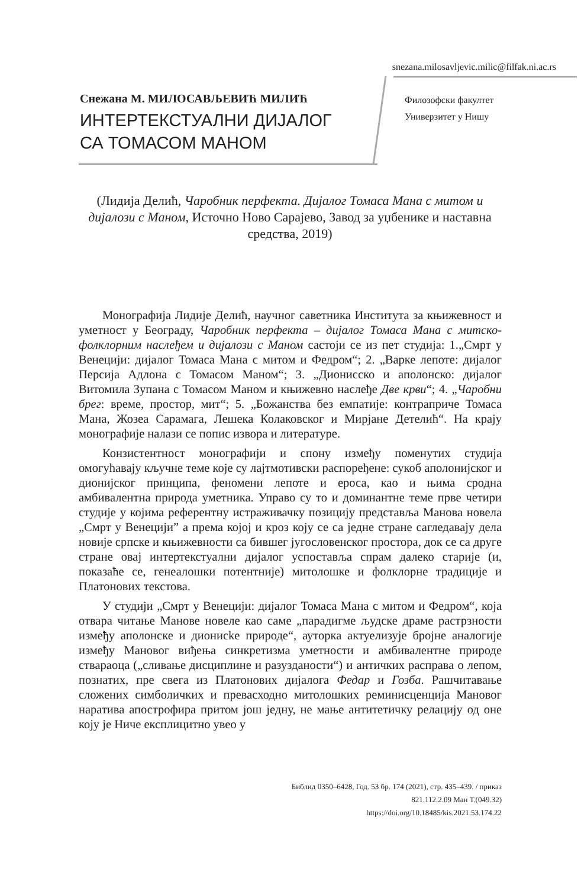snezana.milosavljevic.milic@filfak.ni.ac.rs
Снежана М. МИЛОСАВЉЕВИЋ МИЛИЋ
ИНТЕРТЕКСТУАЛНИ ДИЈАЛОГ
СА ТОМАСОМ МАНОМ
Филозофски факултет
Универзитет у Нишу
(Лидија Делић, Чаробник перфекта. Дијалог Томаса Мана с митом и дијалози с Маном, Источно Ново Сарајево, Завод за уџбенике и наставна средства, 2019)
Монографија Лидије Делић, научног саветника Института за књижевност и уметност у Београду, Чаробник перфекта – дијалог Томаса Мана с митско-фолклорним наслеђем и дијалози с Маном састоји се из пет студија: 1.„Смрт у Венецији: дијалог Томаса Мана с митом и Федром“; 2. „Варке лепоте: дијалог Персија Адлона с Томасом Маном“; 3. „Дионисско и аполонско: дијалог Витомила Зупана с Томасом Маном и књижевно наслеђе Две крви“; 4. „Чаробни брег: време, простор, мит“; 5. „Божанства без емпатије: контрапричe Томаса Мана, Жозеа Сарамага, Лешека Колаковског и Мирјане Детелић“. На крају монографије налази се попис извора и литературе.
Конзистентност монографији и спону између поменутих студија омогућавају кључне теме које су лајтмотивски распоређене: сукоб аполонијског и дионијског принципа, феномени лепоте и ероса, као и њима сродна амбивалентна природа уметника. Управо су то и доминантне теме прве четири студије у којима референтну истраживачку позицију представља Манова новела „Смрт у Венецији” а према којој и кроз коју се са једне стране сагледавају дела новије српске и књижевности са бившег југословенског простора, док се са друге стране овај интертекстуални дијалог успоставља спрам далеко старије (и, показаће се, генеалошки потентније) митолошке и фолклорне традиције и Платонових текстова.
У студији „Смрт у Венецији: дијалог Томаса Мана с митом и Федром“, која отвара читање Манове новеле као саме „парадигме људске драме растрзности између аполонске и дионисkе природе“, ауторка актуелизује бројне аналогије између Мановог виђења синкретизма уметности и амбивалентне природе ствараоца („сливање дисциплине и разузданости“) и античких расправа о лепом, познатих, пре свега из Платонових дијалога Федар и Гозба. Рашчитавање сложених симболичких и превасходно митолошких реминисценција Мановог наратива апострофира притом још једну, не мање антитетичку релацију од оне коју је Ниче експлицитно увео у
Библид 0350–6428, Год. 53 бр. 174 (2021), стр. 435–439. / приказ
821.112.2.09 Ман Т.(049.32)
https://doi.org/10.18485/kis.2021.53.174.22